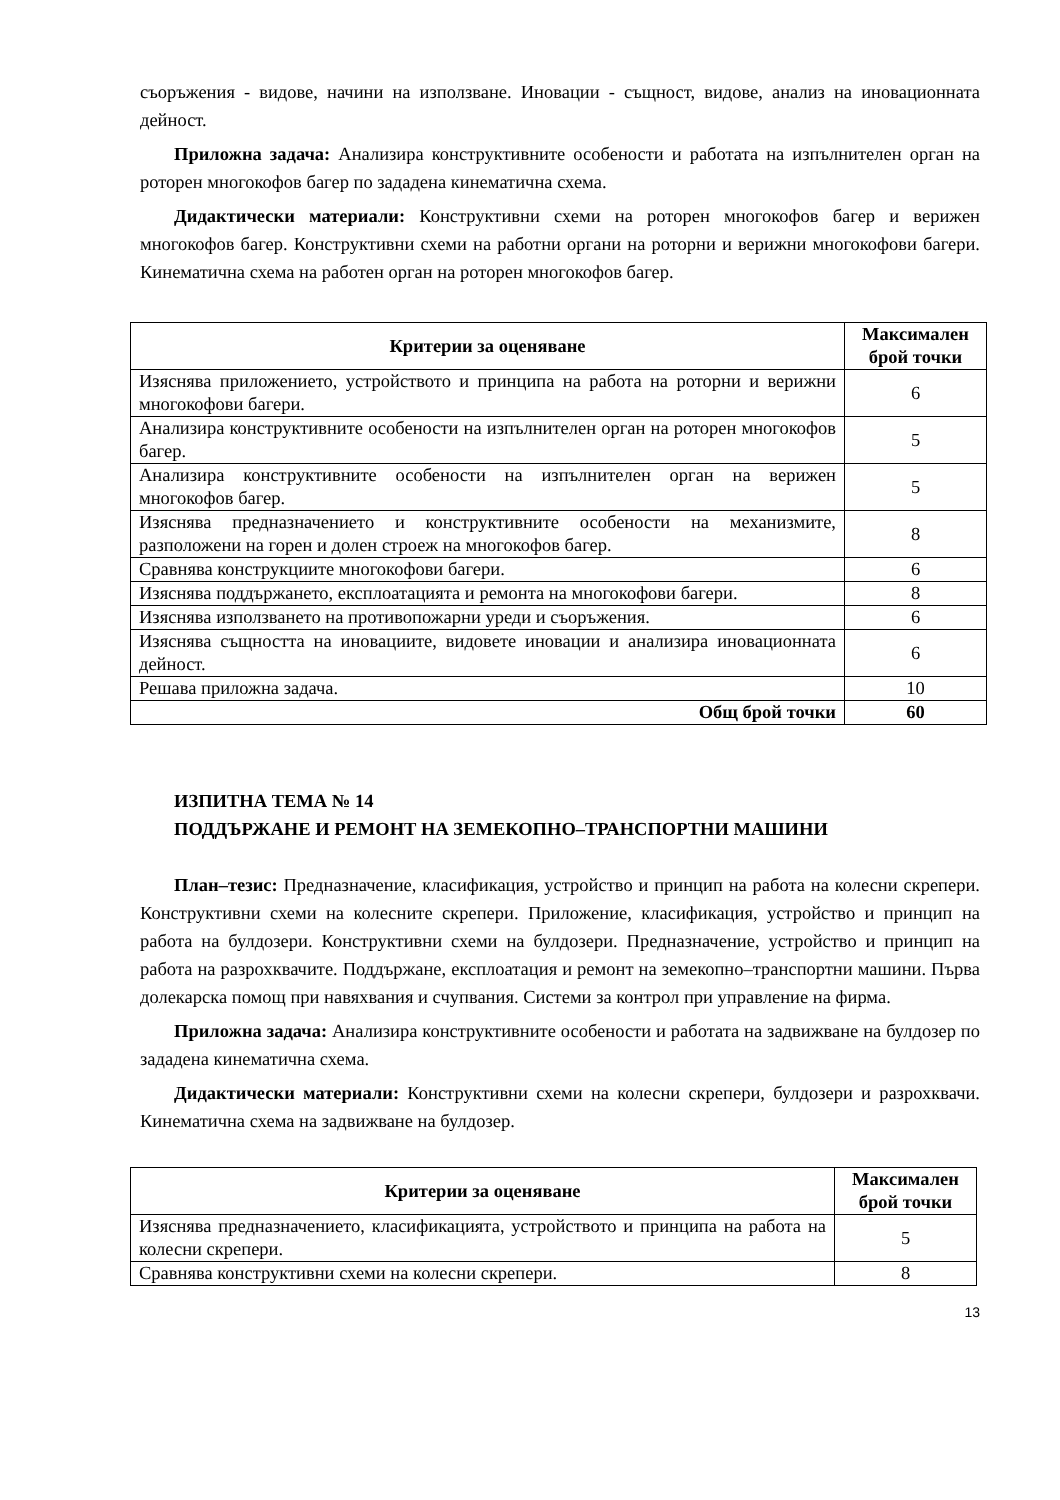съоръжения - видове, начини на използване. Иновации - същност, видове, анализ на иновационната дейност.
Приложна задача: Анализира конструктивните особености и работата на изпълнителен орган на роторен многокофов багер по зададена кинематична схема.
Дидактически материали: Конструктивни схеми на роторен многокофов багер и верижен многокофов багер. Конструктивни схеми на работни органи на роторни и верижни многокофови багери. Кинематична схема на работен орган на роторен многокофов багер.
| Критерии за оценяване | Максимален брой точки |
| --- | --- |
| Изяснява приложението, устройството и принципа на работа на роторни и верижни многокофови багери. | 6 |
| Анализира конструктивните особености на изпълнителен орган на роторен многокофов багер. | 5 |
| Анализира конструктивните особености на изпълнителен орган на верижен многокофов багер. | 5 |
| Изяснява предназначението и конструктивните особености на механизмите, разположени на горен и долен строеж на многокофов багер. | 8 |
| Сравнява конструкциите многокофови багери. | 6 |
| Изяснява поддържането, експлоатацията и ремонта на многокофови багери. | 8 |
| Изяснява използването на противопожарни уреди и съоръжения. | 6 |
| Изяснява същността на иновациите, видовете иновации и анализира иновационната дейност. | 6 |
| Решава приложна задача. | 10 |
| Общ брой точки | 60 |
ИЗПИТНА ТЕМА № 14
ПОДДЪРЖАНЕ И РЕМОНТ НА ЗЕМЕКОПНО–ТРАНСПОРТНИ МАШИНИ
План–тезис: Предназначение, класификация, устройство и принцип на работа на колесни скрепери. Конструктивни схеми на колесните скрепери. Приложение, класификация, устройство и принцип на работа на булдозери. Конструктивни схеми на булдозери. Предназначение, устройство и принцип на работа на разрохквачите. Поддържане, експлоатация и ремонт на земекопно–транспортни машини. Първа долекарска помощ при навяхвания и счупвания. Системи за контрол при управление на фирма.
Приложна задача: Анализира конструктивните особености и работата на задвижване на булдозер по зададена кинематична схема.
Дидактически материали: Конструктивни схеми на колесни скрепери, булдозери и разрохквачи. Кинематична схема на задвижване на булдозер.
| Критерии за оценяване | Максимален брой точки |
| --- | --- |
| Изяснява предназначението, класификацията, устройството и принципа на работа на колесни скрепери. | 5 |
| Сравнява конструктивни схеми на колесни скрепери. | 8 |
13